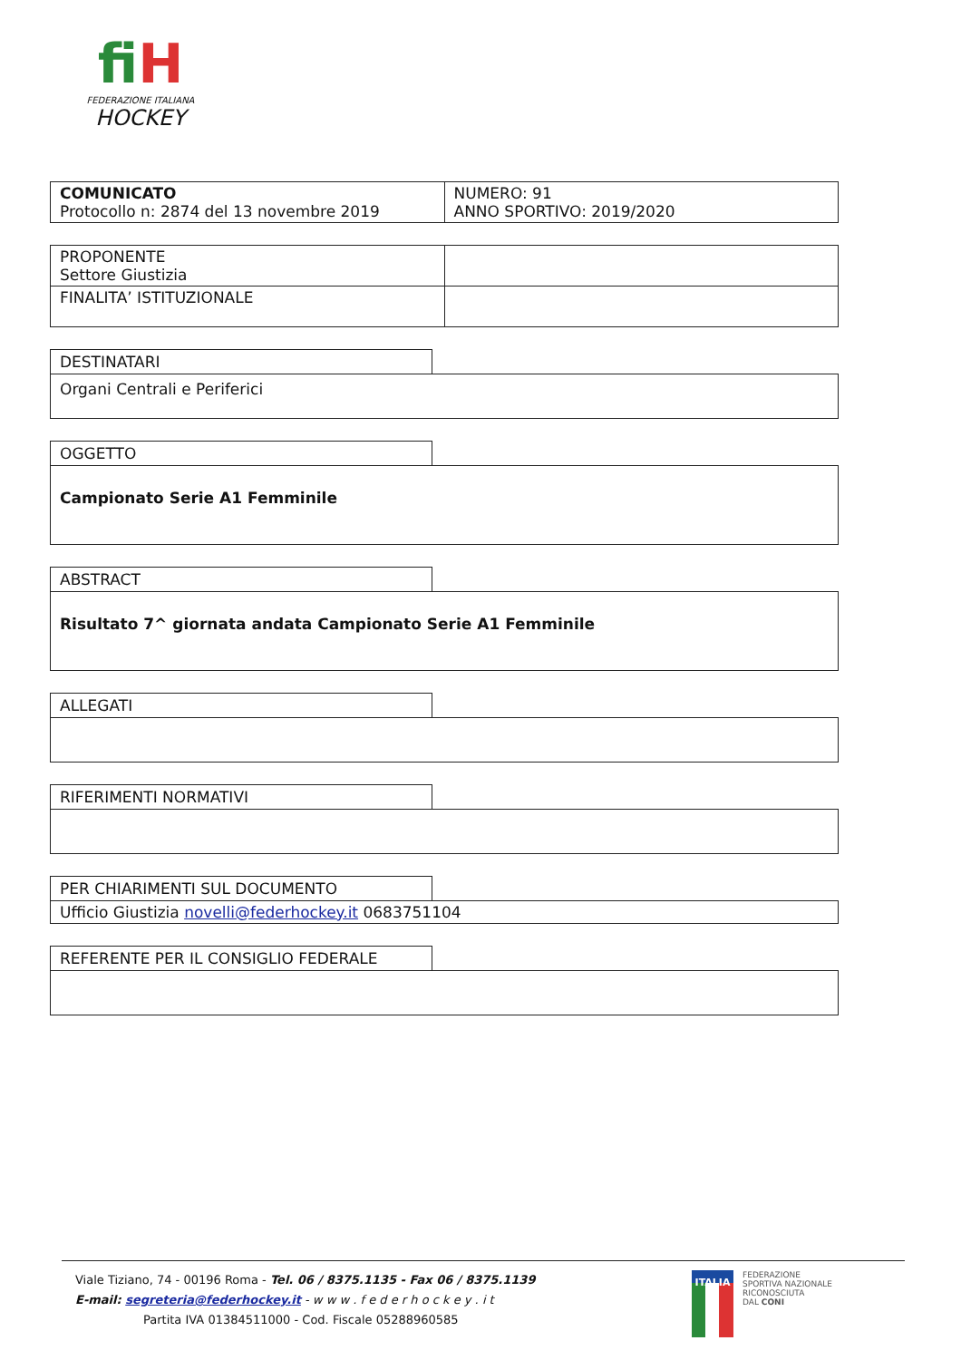fiH
FEDERAZIONE ITALIANA
HOCKEY
| COMUNICATO Protocollo n: 2874 del 13 novembre 2019 | NUMERO: 91 ANNO SPORTIVO: 2019/2020 |
| PROPONENTE Settore Giustizia | |
| FINALITA’ ISTITUZIONALE | |
DESTINATARI
Organi Centrali e Periferici
OGGETTO
Campionato Serie A1 Femminile
ABSTRACT
Risultato 7^ giornata andata Campionato Serie A1 Femminile
ALLEGATI
RIFERIMENTI NORMATIVI
PER CHIARIMENTI SUL DOCUMENTO
Ufficio Giustizia novelli@federhockey.it 0683751104
REFERENTE PER IL CONSIGLIO FEDERALE
Viale Tiziano, 74 - 00196 Roma - Tel. 06 / 8375.1135 - Fax 06 / 8375.1139
E-mail: segreteria@federhockey.it - w w w . f e d e r h o c k e y . i t
Partita IVA 01384511000 - Cod. Fiscale 05288960585
ITALIA
FEDERAZIONE
SPORTIVA NAZIONALE
RICONOSCIUTA
DAL CONI